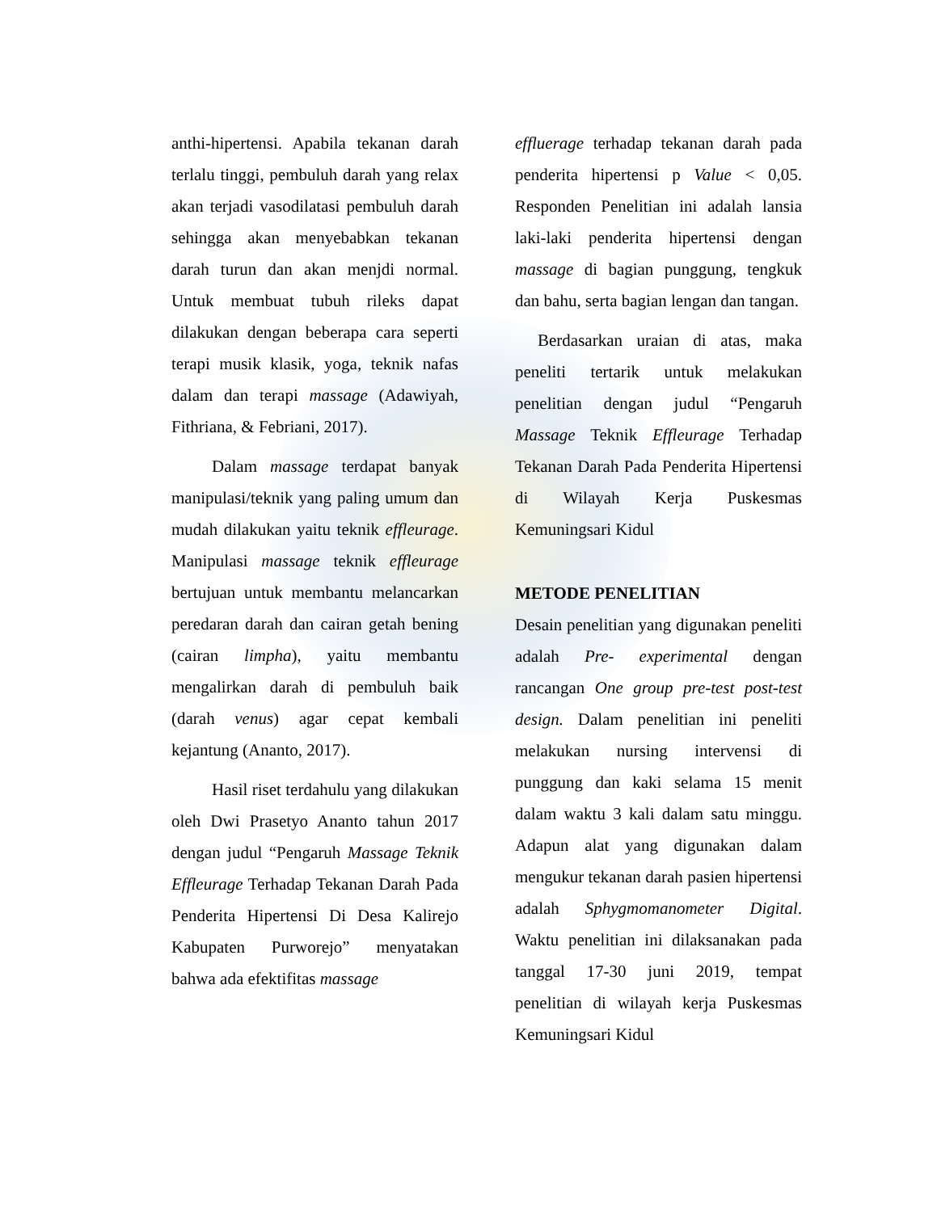anthi-hipertensi. Apabila tekanan darah terlalu tinggi, pembuluh darah yang relax akan terjadi vasodilatasi pembuluh darah sehingga akan menyebabkan tekanan darah turun dan akan menjdi normal. Untuk membuat tubuh rileks dapat dilakukan dengan beberapa cara seperti terapi musik klasik, yoga, teknik nafas dalam dan terapi massage (Adawiyah, Fithriana, & Febriani, 2017).
Dalam massage terdapat banyak manipulasi/teknik yang paling umum dan mudah dilakukan yaitu teknik effleurage. Manipulasi massage teknik effleurage bertujuan untuk membantu melancarkan peredaran darah dan cairan getah bening (cairan limpha), yaitu membantu mengalirkan darah di pembuluh baik (darah venus) agar cepat kembali kejantung (Ananto, 2017).
Hasil riset terdahulu yang dilakukan oleh Dwi Prasetyo Ananto tahun 2017 dengan judul “Pengaruh Massage Teknik Effleurage Terhadap Tekanan Darah Pada Penderita Hipertensi Di Desa Kalirejo Kabupaten Purworejo” menyatakan bahwa ada efektifitas massage
effluerage terhadap tekanan darah pada penderita hipertensi p Value < 0,05. Responden Penelitian ini adalah lansia laki-laki penderita hipertensi dengan massage di bagian punggung, tengkuk dan bahu, serta bagian lengan dan tangan.
Berdasarkan uraian di atas, maka peneliti tertarik untuk melakukan penelitian dengan judul “Pengaruh Massage Teknik Effleurage Terhadap Tekanan Darah Pada Penderita Hipertensi di Wilayah Kerja Puskesmas Kemuningsari Kidul
METODE PENELITIAN
Desain penelitian yang digunakan peneliti adalah Pre- experimental dengan rancangan One group pre-test post-test design. Dalam penelitian ini peneliti melakukan nursing intervensi di punggung dan kaki selama 15 menit dalam waktu 3 kali dalam satu minggu. Adapun alat yang digunakan dalam mengukur tekanan darah pasien hipertensi adalah Sphygmomanometer Digital. Waktu penelitian ini dilaksanakan pada tanggal 17-30 juni 2019, tempat penelitian di wilayah kerja Puskesmas Kemuningsari Kidul